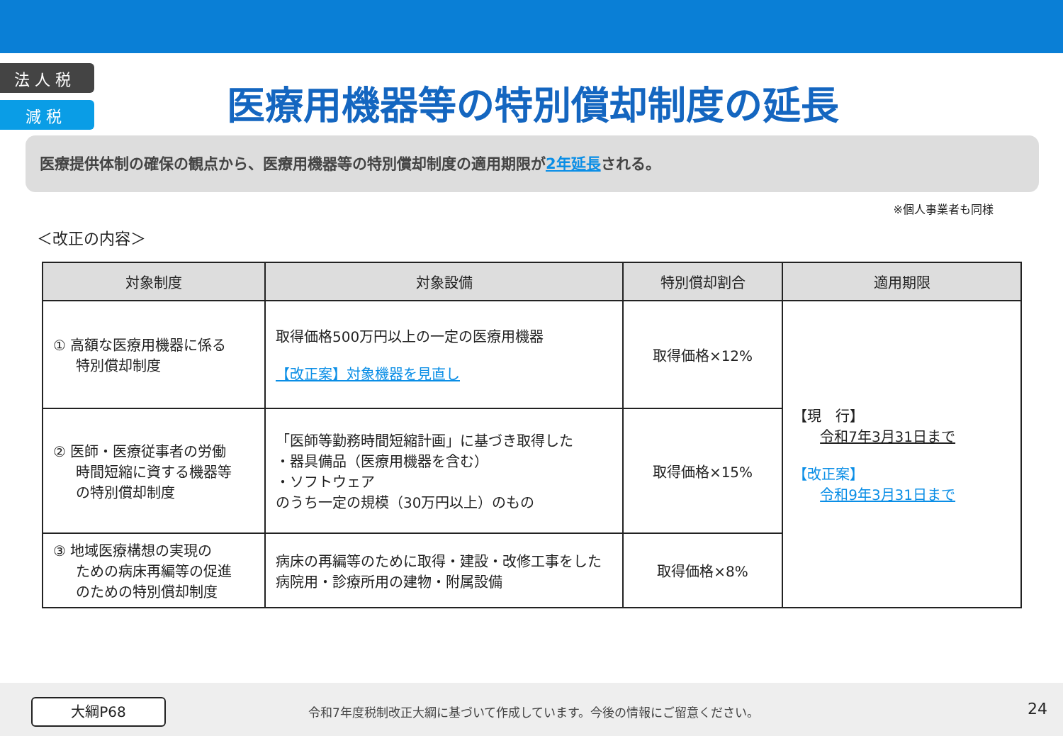法 人 税
減 税
医療用機器等の特別償却制度の延長
医療提供体制の確保の観点から、医療用機器等の特別償却制度の適用期限が2年延長される。
※個人事業者も同様
＜改正の内容＞
| 対象制度 | 対象設備 | 特別償却割合 | 適用期限 |
| --- | --- | --- | --- |
| ① 高額な医療用機器に係る 特別償却制度 | 取得価格500万円以上の一定の医療用機器 【改正案】対象機器を見直し | 取得価格×12% | 【現 行】 令和7年3月31日まで 【改正案】 令和9年3月31日まで |
| ② 医師・医療従事者の労働 時間短縮に資する機器等 の特別償却制度 | 「医師等勤務時間短縮計画」に基づき取得した ・器具備品（医療用機器を含む） ・ソフトウェア のうち一定の規模（30万円以上）のもの | 取得価格×15% | |
| ③ 地域医療構想の実現の ための病床再編等の促進 のための特別償却制度 | 病床の再編等のために取得・建設・改修工事をした 病院用・診療所用の建物・附属設備 | 取得価格×8% | |
大綱P68
令和7年度税制改正大綱に基づいて作成しています。今後の情報にご留意ください。
24